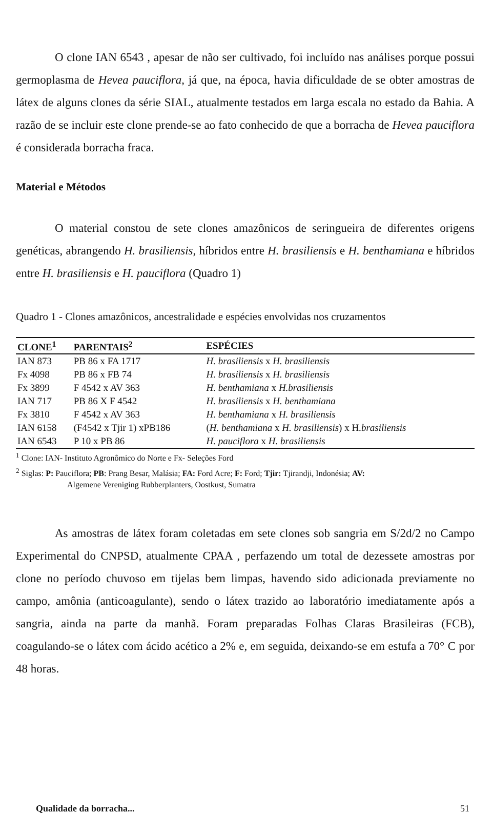O clone IAN 6543 , apesar de não ser cultivado, foi incluído nas análises porque possui germoplasma de Hevea pauciflora, já que, na época, havia dificuldade de se obter amostras de látex de alguns clones da série SIAL, atualmente testados em larga escala no estado da Bahia. A razão de se incluir este clone prende-se ao fato conhecido de que a borracha de Hevea pauciflora é considerada borracha fraca.
Material e Métodos
O material constou de sete clones amazônicos de seringueira de diferentes origens genéticas, abrangendo H. brasiliensis, híbridos entre H. brasiliensis e H. benthamiana e híbridos entre H. brasiliensis e H. pauciflora (Quadro 1)
Quadro 1 - Clones amazônicos, ancestralidade e espécies envolvidas nos cruzamentos
| CLONE<sup>1</sup> | PARENTAIS<sup>2</sup> | ESPÉCIES |
| --- | --- | --- |
| IAN 873 | PB 86 x FA 1717 | H. brasiliensis x H. brasiliensis |
| Fx 4098 | PB 86 x FB 74 | H. brasiliensis x H. brasiliensis |
| Fx 3899 | F 4542 x AV 363 | H. benthamiana x H.brasiliensis |
| IAN 717 | PB 86 X F 4542 | H. brasiliensis x H. benthamiana |
| Fx 3810 | F 4542 x AV 363 | H. benthamiana x H. brasiliensis |
| IAN 6158 | (F4542 x Tjir 1) xPB186 | ( H. benthamiana x H. brasiliensis ) x H. brasiliensis |
| IAN 6543 | P 10 x PB 86 | H. pauciflora x H. brasiliensis |
<sup>1</sup> Clone: IAN- Instituto Agronômico do Norte e Fx- Seleções Ford
<sup>2</sup> Siglas: P: Pauciflora; PB: Prang Besar, Malásia; FA: Ford Acre; F: Ford; Tjir: Tjirandji, Indonésia; AV:
Algemene Vereniging Rubberplanters, Oostkust, Sumatra
As amostras de látex foram coletadas em sete clones sob sangria em S/2d/2 no Campo Experimental do CNPSD, atualmente CPAA , perfazendo um total de dezessete amostras por clone no período chuvoso em tijelas bem limpas, havendo sido adicionada previamente no campo, amônia (anticoagulante), sendo o látex trazido ao laboratório imediatamente após a sangria, ainda na parte da manhã. Foram preparadas Folhas Claras Brasileiras (FCB), coagulando-se o látex com ácido acético a 2% e, em seguida, deixando-se em estufa a 70° C por 48 horas.
Qualidade da borracha... 51